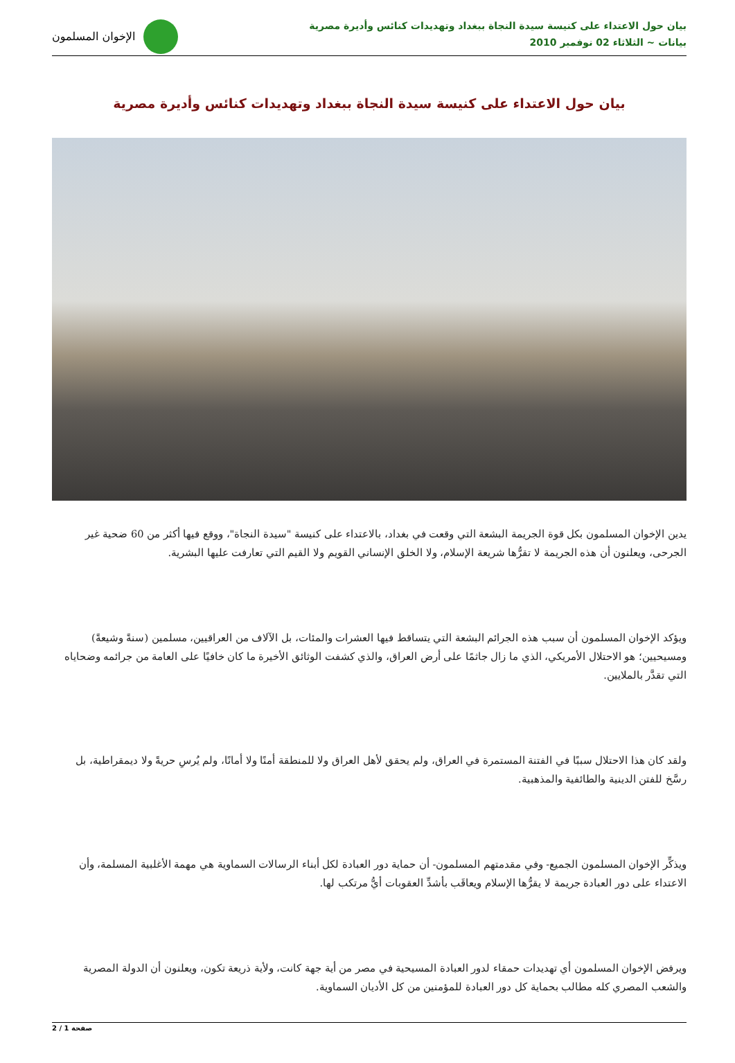بيان حول الاعتداء على كنيسة سيدة النجاة ببغداد وتهديدات كنائس وأديرة مصرية
بيانات ~ الثلاثاء 02 نوفمبر 2010
الإخوان المسلمون
بيان حول الاعتداء على كنيسة سيدة النجاة ببغداد وتهديدات كنائس وأديرة مصرية
يدين الإخوان المسلمون بكل قوة الجريمة البشعة التي وقعت في بغداد، بالاعتداء على كنيسة "سيدة النجاة"، ووقع فيها أكثر من 60 ضحية غير الجرحى، ويعلنون أن هذه الجريمة لا تقرُّها شريعة الإسلام، ولا الخلق الإنساني القويم ولا القيم التي تعارفت عليها البشرية.
ويؤكد الإخوان المسلمون أن سبب هذه الجرائم البشعة التي يتساقط فيها العشرات والمئات، بل الآلاف من العراقيين، مسلمين (سنةً وشيعةً) ومسيحيين؛ هو الاحتلال الأمريكي، الذي ما زال جاثمًا على أرض العراق، والذي كشفت الوثائق الأخيرة ما كان خافيًا على العامة من جرائمه وضحاياه التي تقدَّر بالملايين.
ولقد كان هذا الاحتلال سببًا في الفتنة المستمرة في العراق، ولم يحقق لأهل العراق ولا للمنطقة أمنًا ولا أمانًا، ولم يُرسِ حريةً ولا ديمقراطية، بل رسَّخ للفتن الدينية والطائفية والمذهبية.
ويذكِّر الإخوان المسلمون الجميع- وفي مقدمتهم المسلمون- أن حماية دور العبادة لكل أبناء الرسالات السماوية هي مهمة الأغلبية المسلمة، وأن الاعتداء على دور العبادة جريمة لا يقرُّها الإسلام ويعاقَب بأشدِّ العقوبات أيُّ مرتكب لها.
ويرفض الإخوان المسلمون أي تهديدات حمقاء لدور العبادة المسيحية في مصر من أية جهة كانت، ولأية ذريعة تكون، ويعلنون أن الدولة المصرية والشعب المصري كله مطالب بحماية كل دور العبادة للمؤمنين من كل الأديان السماوية.
صفحة 1 / 2